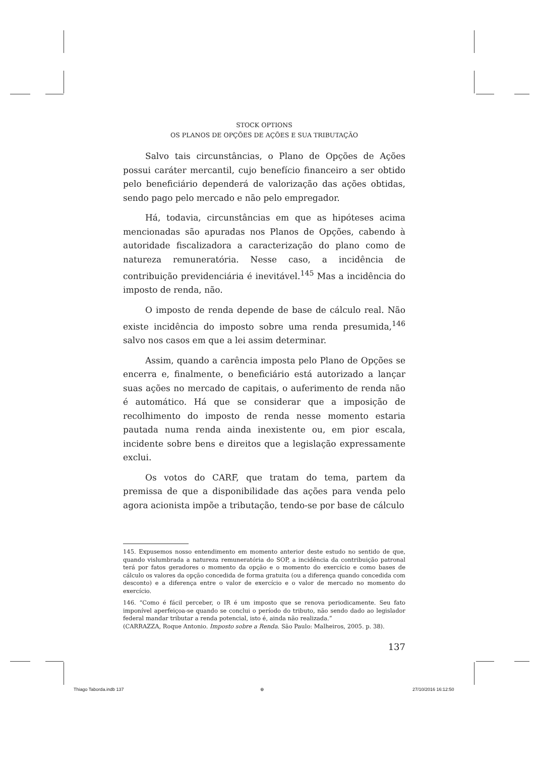STOCK OPTIONS
OS PLANOS DE OPÇÕES DE AÇÕES E SUA TRIBUTAÇÃO
Salvo tais circunstâncias, o Plano de Opções de Ações possui caráter mercantil, cujo benefício financeiro a ser obtido pelo beneficiário dependerá de valorização das ações obtidas, sendo pago pelo mercado e não pelo empregador.
Há, todavia, circunstâncias em que as hipóteses acima mencionadas são apuradas nos Planos de Opções, cabendo à autoridade fiscalizadora a caracterização do plano como de natureza remuneratória. Nesse caso, a incidência de contribuição previdenciária é inevitável.<sup>145</sup> Mas a incidência do imposto de renda, não.
O imposto de renda depende de base de cálculo real. Não existe incidência do imposto sobre uma renda presumida,<sup>146</sup> salvo nos casos em que a lei assim determinar.
Assim, quando a carência imposta pelo Plano de Opções se encerra e, finalmente, o beneficiário está autorizado a lançar suas ações no mercado de capitais, o auferimento de renda não é automático. Há que se considerar que a imposição de recolhimento do imposto de renda nesse momento estaria pautada numa renda ainda inexistente ou, em pior escala, incidente sobre bens e direitos que a legislação expressamente exclui.
Os votos do CARF, que tratam do tema, partem da premissa de que a disponibilidade das ações para venda pelo agora acionista impõe a tributação, tendo-se por base de cálculo
145. Expusemos nosso entendimento em momento anterior deste estudo no sentido de que, quando vislumbrada a natureza remuneratória do SOP, a incidência da contribuição patronal terá por fatos geradores o momento da opção e o momento do exercício e como bases de cálculo os valores da opção concedida de forma gratuita (ou a diferença quando concedida com desconto) e a diferença entre o valor de exercício e o valor de mercado no momento do exercício.
146. “Como é fácil perceber, o IR é um imposto que se renova periodicamente. Seu fato imponível aperfeiçoa-se quando se conclui o período do tributo, não sendo dado ao legislador federal mandar tributar a renda potencial, isto é, ainda não realizada.”
(CARRAZZA, Roque Antonio. Imposto sobre a Renda. São Paulo: Malheiros, 2005. p. 38).
137
Thiago Taborda.indb 137 ⊕ 27/10/2016 16:12:50